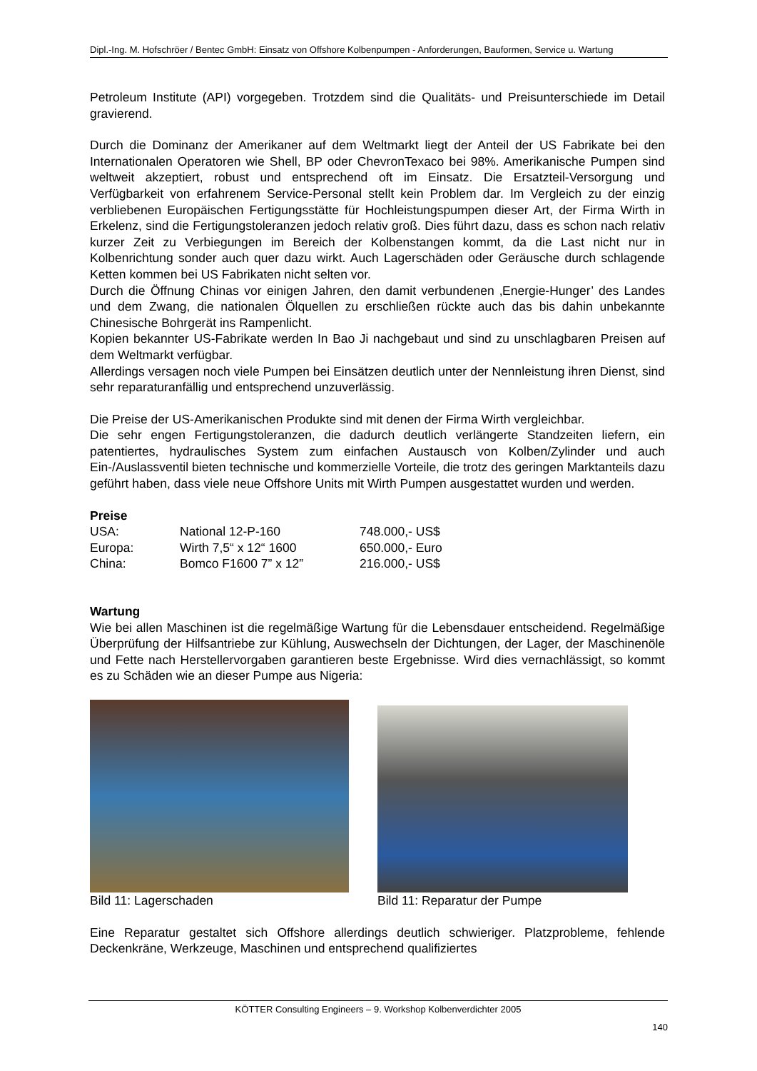Dipl.-Ing. M. Hofschröer / Bentec GmbH: Einsatz von Offshore Kolbenpumpen - Anforderungen, Bauformen, Service u. Wartung
Petroleum Institute (API) vorgegeben. Trotzdem sind die Qualitäts- und Preisunterschiede im Detail gravierend.
Durch die Dominanz der Amerikaner auf dem Weltmarkt liegt der Anteil der US Fabrikate bei den Internationalen Operatoren wie Shell, BP oder ChevronTexaco bei 98%. Amerikanische Pumpen sind weltweit akzeptiert, robust und entsprechend oft im Einsatz. Die Ersatzteil-Versorgung und Verfügbarkeit von erfahrenem Service-Personal stellt kein Problem dar. Im Vergleich zu der einzig verbliebenen Europäischen Fertigungsstätte für Hochleistungspumpen dieser Art, der Firma Wirth in Erkelenz, sind die Fertigungstoleranzen jedoch relativ groß. Dies führt dazu, dass es schon nach relativ kurzer Zeit zu Verbiegungen im Bereich der Kolbenstangen kommt, da die Last nicht nur in Kolbenrichtung sonder auch quer dazu wirkt. Auch Lagerschäden oder Geräusche durch schlagende Ketten kommen bei US Fabrikaten nicht selten vor.
Durch die Öffnung Chinas vor einigen Jahren, den damit verbundenen ‚Energie-Hunger’ des Landes und dem Zwang, die nationalen Ölquellen zu erschließen rückte auch das bis dahin unbekannte Chinesische Bohrgerät ins Rampenlicht.
Kopien bekannter US-Fabrikate werden In Bao Ji nachgebaut und sind zu unschlagbaren Preisen auf dem Weltmarkt verfügbar.
Allerdings versagen noch viele Pumpen bei Einsätzen deutlich unter der Nennleistung ihren Dienst, sind sehr reparaturanfällig und entsprechend unzuverlässig.
Die Preise der US-Amerikanischen Produkte sind mit denen der Firma Wirth vergleichbar.
Die sehr engen Fertigungstoleranzen, die dadurch deutlich verlängerte Standzeiten liefern, ein patentiertes, hydraulisches System zum einfachen Austausch von Kolben/Zylinder und auch Ein-/Auslassventil bieten technische und kommerzielle Vorteile, die trotz des geringen Marktanteils dazu geführt haben, dass viele neue Offshore Units mit Wirth Pumpen ausgestattet wurden und werden.
Preise
| USA: | National 12-P-160 | 748.000,- US$ |
| Europa: | Wirth 7,5“ x 12“ 1600 | 650.000,- Euro |
| China: | Bomco F1600 7” x 12” | 216.000,- US$ |
Wartung
Wie bei allen Maschinen ist die regelmäßige Wartung für die Lebensdauer entscheidend. Regelmäßige Überprüfung der Hilfsantriebe zur Kühlung, Auswechseln der Dichtungen, der Lager, der Maschinenöle und Fette nach Herstellervorgaben garantieren beste Ergebnisse. Wird dies vernachlässigt, so kommt es zu Schäden wie an dieser Pumpe aus Nigeria:
Bild 11: Lagerschaden Bild 11: Reparatur der Pumpe
Eine Reparatur gestaltet sich Offshore allerdings deutlich schwieriger. Platzprobleme, fehlende Deckenkräne, Werkzeuge, Maschinen und entsprechend qualifiziertes
KÖTTER Consulting Engineers – 9. Workshop Kolbenverdichter 2005
140